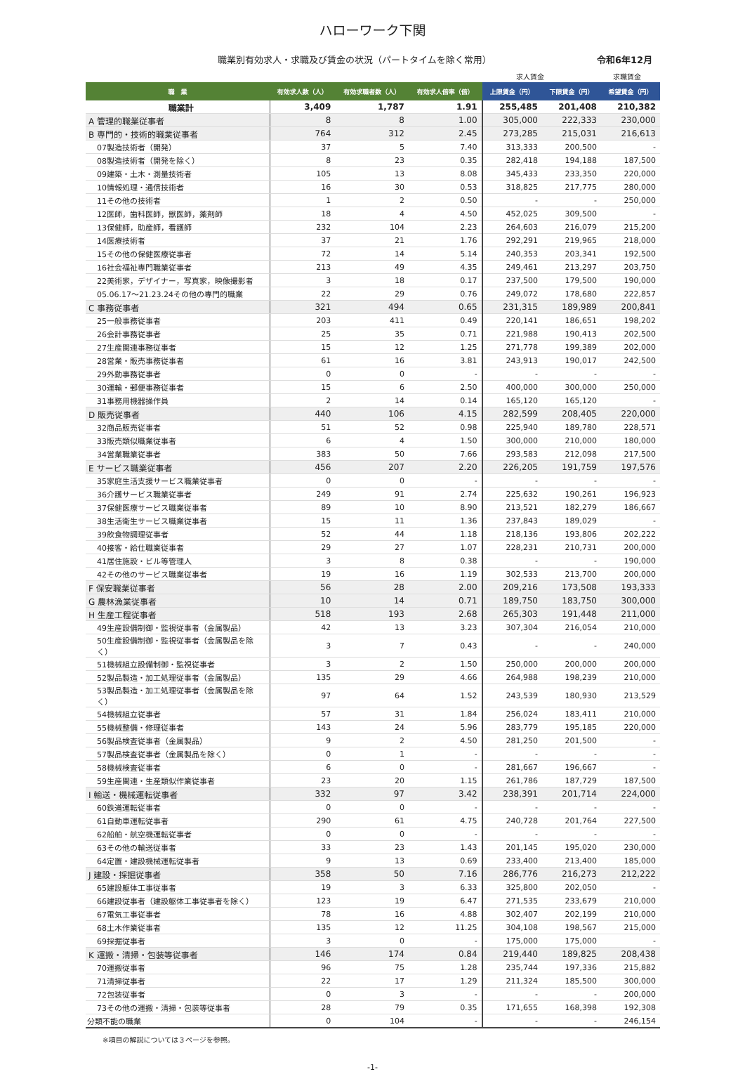ハローワーク下関
職業別有効求人・求職及び賃金の状況（パートタイムを除く常用） 令和6年12月
求人賃金 求職賃金
| 職 業 | 有効求人数（人） | 有効求職者数（人） | 有効求人倍率（倍） | 上限賃金（円） | 下限賃金（円） | 希望賃金（円） |
| --- | --- | --- | --- | --- | --- | --- |
| 職業計 | 3,409 | 1,787 | 1.91 | 255,485 | 201,408 | 210,382 |
| A 管理的職業従事者 | 8 | 8 | 1.00 | 305,000 | 222,333 | 230,000 |
| B 専門的・技術的職業従事者 | 764 | 312 | 2.45 | 273,285 | 215,031 | 216,613 |
| 07製造技術者（開発） | 37 | 5 | 7.40 | 313,333 | 200,500 | - |
| 08製造技術者（開発を除く） | 8 | 23 | 0.35 | 282,418 | 194,188 | 187,500 |
| 09建築・土木・測量技術者 | 105 | 13 | 8.08 | 345,433 | 233,350 | 220,000 |
| 10情報処理・通信技術者 | 16 | 30 | 0.53 | 318,825 | 217,775 | 280,000 |
| 11その他の技術者 | 1 | 2 | 0.50 | - | - | 250,000 |
| 12医師，歯科医師，獣医師，薬剤師 | 18 | 4 | 4.50 | 452,025 | 309,500 | - |
| 13保健師，助産師，看護師 | 232 | 104 | 2.23 | 264,603 | 216,079 | 215,200 |
| 14医療技術者 | 37 | 21 | 1.76 | 292,291 | 219,965 | 218,000 |
| 15その他の保健医療従事者 | 72 | 14 | 5.14 | 240,353 | 203,341 | 192,500 |
| 16社会福祉専門職業従事者 | 213 | 49 | 4.35 | 249,461 | 213,297 | 203,750 |
| 22美術家，デザイナー，写真家，映像撮影者 | 3 | 18 | 0.17 | 237,500 | 179,500 | 190,000 |
| 05.06.17～21.23.24その他の専門的職業 | 22 | 29 | 0.76 | 249,072 | 178,680 | 222,857 |
| C 事務従事者 | 321 | 494 | 0.65 | 231,315 | 189,989 | 200,841 |
| 25一般事務従事者 | 203 | 411 | 0.49 | 220,141 | 186,651 | 198,202 |
| 26会計事務従事者 | 25 | 35 | 0.71 | 221,988 | 190,413 | 202,500 |
| 27生産関連事務従事者 | 15 | 12 | 1.25 | 271,778 | 199,389 | 202,000 |
| 28営業・販売事務従事者 | 61 | 16 | 3.81 | 243,913 | 190,017 | 242,500 |
| 29外勤事務従事者 | 0 | 0 | - | - | - | - |
| 30運輸・郵便事務従事者 | 15 | 6 | 2.50 | 400,000 | 300,000 | 250,000 |
| 31事務用機器操作員 | 2 | 14 | 0.14 | 165,120 | 165,120 | - |
| D 販売従事者 | 440 | 106 | 4.15 | 282,599 | 208,405 | 220,000 |
| 32商品販売従事者 | 51 | 52 | 0.98 | 225,940 | 189,780 | 228,571 |
| 33販売類似職業従事者 | 6 | 4 | 1.50 | 300,000 | 210,000 | 180,000 |
| 34営業職業従事者 | 383 | 50 | 7.66 | 293,583 | 212,098 | 217,500 |
| E サービス職業従事者 | 456 | 207 | 2.20 | 226,205 | 191,759 | 197,576 |
| 35家庭生活支援サービス職業従事者 | 0 | 0 | - | - | - | - |
| 36介護サービス職業従事者 | 249 | 91 | 2.74 | 225,632 | 190,261 | 196,923 |
| 37保健医療サービス職業従事者 | 89 | 10 | 8.90 | 213,521 | 182,279 | 186,667 |
| 38生活衛生サービス職業従事者 | 15 | 11 | 1.36 | 237,843 | 189,029 | - |
| 39飲食物調理従事者 | 52 | 44 | 1.18 | 218,136 | 193,806 | 202,222 |
| 40接客・給仕職業従事者 | 29 | 27 | 1.07 | 228,231 | 210,731 | 200,000 |
| 41居住施設・ビル等管理人 | 3 | 8 | 0.38 | - | - | 190,000 |
| 42その他のサービス職業従事者 | 19 | 16 | 1.19 | 302,533 | 213,700 | 200,000 |
| F 保安職業従事者 | 56 | 28 | 2.00 | 209,216 | 173,508 | 193,333 |
| G 農林漁業従事者 | 10 | 14 | 0.71 | 189,750 | 183,750 | 300,000 |
| H 生産工程従事者 | 518 | 193 | 2.68 | 265,303 | 191,448 | 211,000 |
| 49生産設備制御・監視従事者（金属製品） | 42 | 13 | 3.23 | 307,304 | 216,054 | 210,000 |
| 50生産設備制御・監視従事者（金属製品を除く） | 3 | 7 | 0.43 | - | - | 240,000 |
| 51機械組立設備制御・監視従事者 | 3 | 2 | 1.50 | 250,000 | 200,000 | 200,000 |
| 52製品製造・加工処理従事者（金属製品） | 135 | 29 | 4.66 | 264,988 | 198,239 | 210,000 |
| 53製品製造・加工処理従事者（金属製品を除く） | 97 | 64 | 1.52 | 243,539 | 180,930 | 213,529 |
| 54機械組立従事者 | 57 | 31 | 1.84 | 256,024 | 183,411 | 210,000 |
| 55機械整備・修理従事者 | 143 | 24 | 5.96 | 283,779 | 195,185 | 220,000 |
| 56製品検査従事者（金属製品） | 9 | 2 | 4.50 | 281,250 | 201,500 | - |
| 57製品検査従事者（金属製品を除く） | 0 | 1 | - | - | - | - |
| 58機械検査従事者 | 6 | 0 | - | 281,667 | 196,667 | - |
| 59生産関連・生産類似作業従事者 | 23 | 20 | 1.15 | 261,786 | 187,729 | 187,500 |
| I 輸送・機械運転従事者 | 332 | 97 | 3.42 | 238,391 | 201,714 | 224,000 |
| 60鉄道運転従事者 | 0 | 0 | - | - | - | - |
| 61自動車運転従事者 | 290 | 61 | 4.75 | 240,728 | 201,764 | 227,500 |
| 62船舶・航空機運転従事者 | 0 | 0 | - | - | - | - |
| 63その他の輸送従事者 | 33 | 23 | 1.43 | 201,145 | 195,020 | 230,000 |
| 64定置・建設機械運転従事者 | 9 | 13 | 0.69 | 233,400 | 213,400 | 185,000 |
| J 建設・採掘従事者 | 358 | 50 | 7.16 | 286,776 | 216,273 | 212,222 |
| 65建設躯体工事従事者 | 19 | 3 | 6.33 | 325,800 | 202,050 | - |
| 66建設従事者（建設躯体工事従事者を除く） | 123 | 19 | 6.47 | 271,535 | 233,679 | 210,000 |
| 67電気工事従事者 | 78 | 16 | 4.88 | 302,407 | 202,199 | 210,000 |
| 68土木作業従事者 | 135 | 12 | 11.25 | 304,108 | 198,567 | 215,000 |
| 69採掘従事者 | 3 | 0 | - | 175,000 | 175,000 | - |
| K 運搬・清掃・包装等従事者 | 146 | 174 | 0.84 | 219,440 | 189,825 | 208,438 |
| 70運搬従事者 | 96 | 75 | 1.28 | 235,744 | 197,336 | 215,882 |
| 71清掃従事者 | 22 | 17 | 1.29 | 211,324 | 185,500 | 300,000 |
| 72包装従事者 | 0 | 3 | - | - | - | 200,000 |
| 73その他の運搬・清掃・包装等従事者 | 28 | 79 | 0.35 | 171,655 | 168,398 | 192,308 |
| 分類不能の職業 | 0 | 104 | - | - | - | 246,154 |
※項目の解説については３ページを参照。
-1-